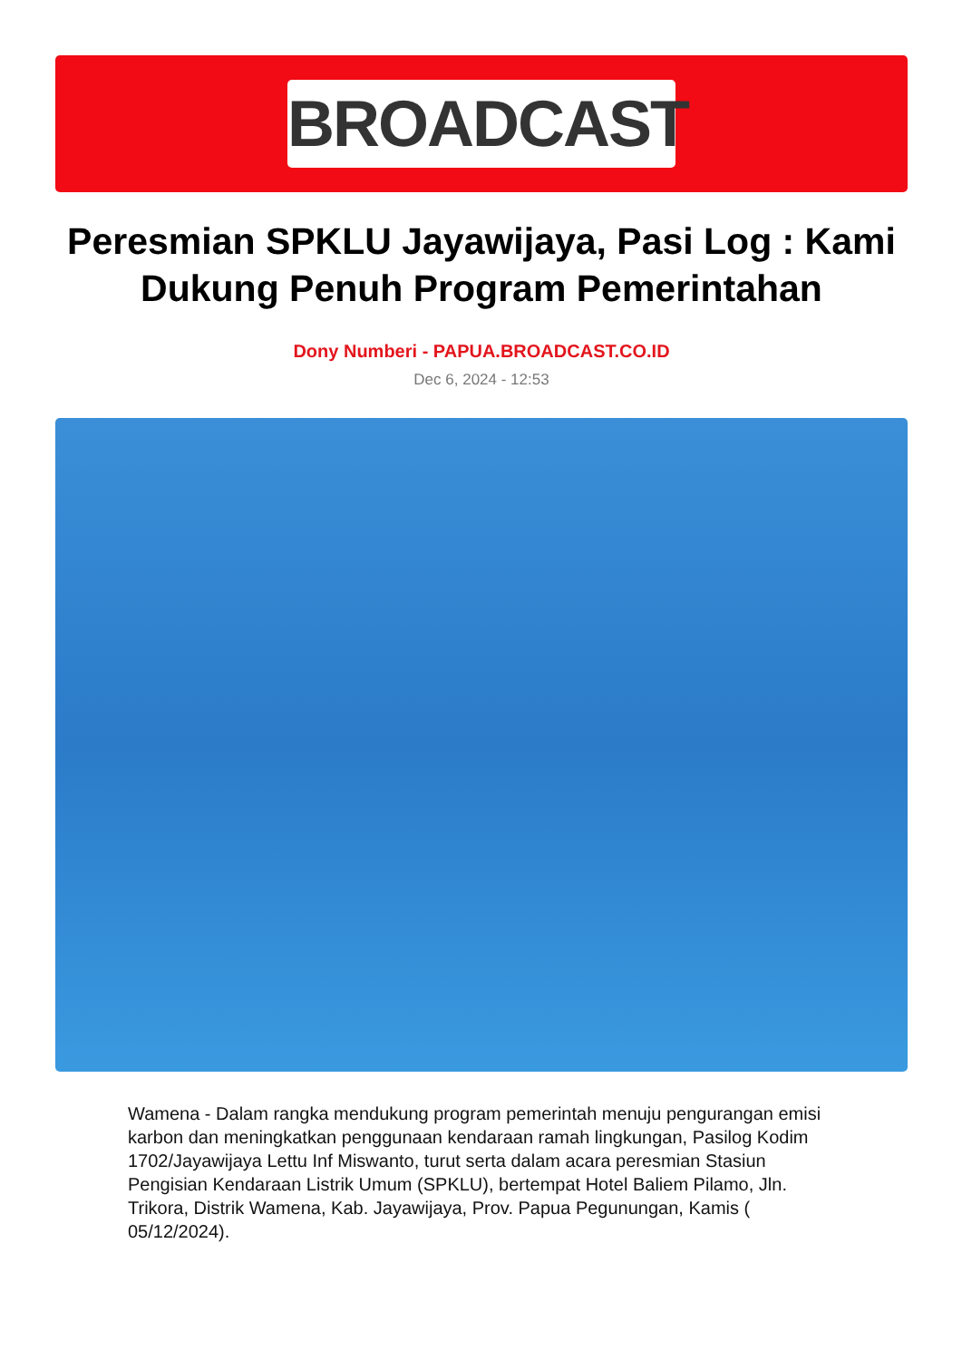BROADCAST
Peresmian SPKLU Jayawijaya, Pasi Log : Kami Dukung Penuh Program Pemerintahan
Dony Numberi - PAPUA.BROADCAST.CO.ID
Dec 6, 2024 - 12:53
Wamena - Dalam rangka mendukung program pemerintah menuju pengurangan emisi karbon dan meningkatkan penggunaan kendaraan ramah lingkungan, Pasilog Kodim 1702/Jayawijaya Lettu Inf Miswanto, turut serta dalam acara peresmian Stasiun Pengisian Kendaraan Listrik Umum (SPKLU), bertempat Hotel Baliem Pilamo, Jln. Trikora, Distrik Wamena, Kab. Jayawijaya, Prov. Papua Pegunungan, Kamis ( 05/12/2024).